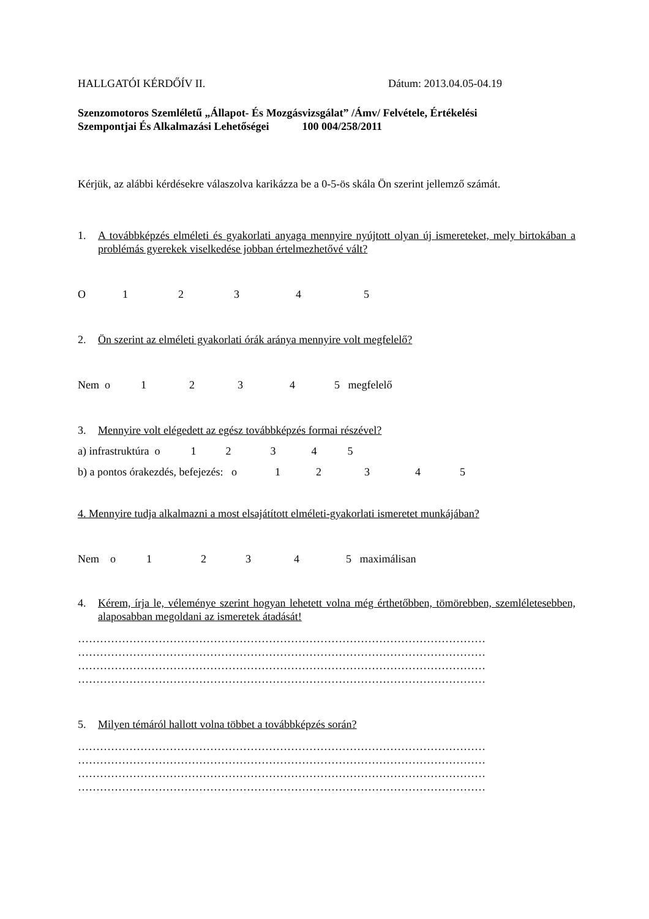HALLGATÓI KÉRDŐÍV II. Dátum: 2013.04.05-04.19
Szenzomotoros Szemléletű „Állapot- És Mozgásvizsgálat” /Ámv/ Felvétele, Értékelési
Szempontjai És Alkalmazási Lehetőségei 100 004/258/2011
Kérjük, az alábbi kérdésekre válaszolva karikázza be a 0-5-ös skála Ön szerint jellemző számát.
1. A továbbképzés elméleti és gyakorlati anyaga mennyire nyújtott olyan új ismereteket, mely birtokában a problémás gyerekek viselkedése jobban értelmezhetővé vált?
O 1 2 3 4 5
2. Ön szerint az elméleti gyakorlati órák aránya mennyire volt megfelelő?
Nem o 1 2 3 4 5 megfelelő
3. Mennyire volt elégedett az egész továbbképzés formai részével?
a) infrastruktúra o 1 2 3 4 5
b) a pontos órakezdés, befejezés: o 1 2 3 4 5
4. Mennyire tudja alkalmazni a most elsajátított elméleti-gyakorlati ismeretet munkájában?
Nem o 1 2 3 4 5 maximálisan
4. Kérem, írja le, véleménye szerint hogyan lehetett volna még érthetőbben, tömörebben, szemléletesebben, alaposabban megoldani az ismeretek átadását!
…………………………………………………………………………………………………
…………………………………………………………………………………………………
…………………………………………………………………………………………………
…………………………………………………………………………………………………
5. Milyen témáról hallott volna többet a továbbképzés során?
…………………………………………………………………………………………………
…………………………………………………………………………………………………
…………………………………………………………………………………………………
…………………………………………………………………………………………………